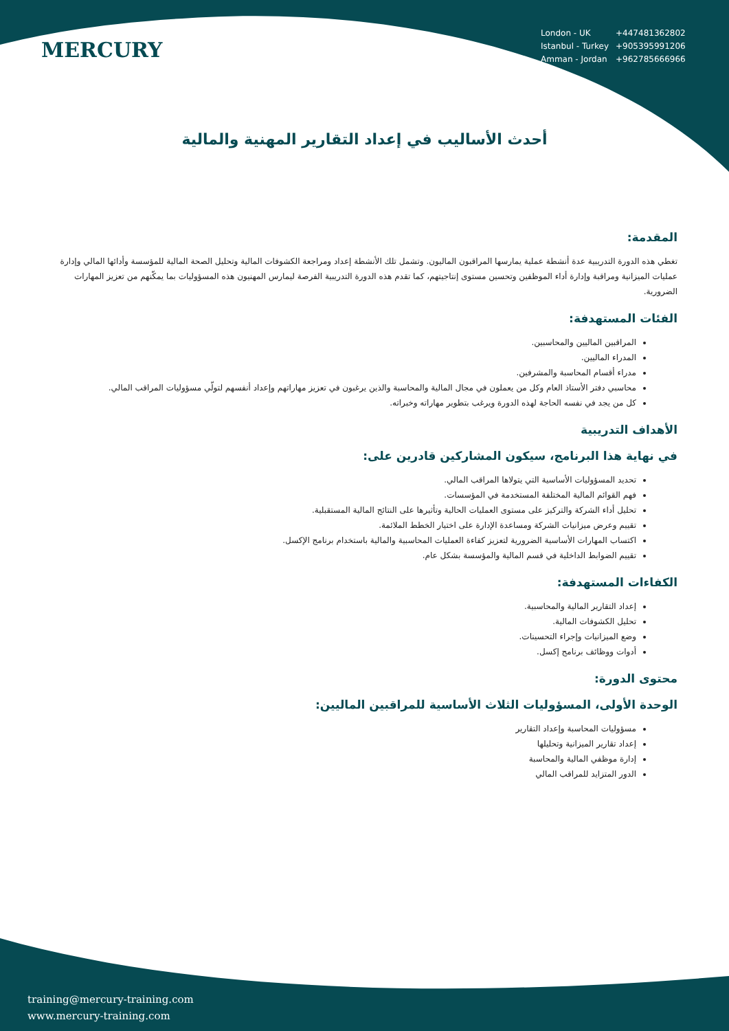MERCURY
| London - UK | +447481362802 |
| Istanbul - Turkey | +905395991206 |
| Amman - Jordan | +962785666966 |
أحدث الأساليب في إعداد التقارير المهنية والمالية
المقدمة:
تغطي هذه الدورة التدريبية عدة أنشطة عملية يمارسها المراقبون الماليون. وتشمل تلك الأنشطة إعداد ومراجعة الكشوفات المالية وتحليل الصحة المالية للمؤسسة وأدائها المالي وإدارة عمليات الميزانية ومراقبة وإدارة أداء الموظفين وتحسين مستوى إنتاجيتهم، كما تقدم هذه الدورة التدريبية الفرصة ليمارس المهنيون هذه المسؤوليات بما يمكّنهم من تعزيز المهارات الضرورية.
الفئات المستهدفة:
المراقبين الماليين والمحاسبين.
المدراء الماليين.
مدراء أقسام المحاسبة والمشرفين.
محاسبي دفتر الأستاذ العام وكل من يعملون في مجال المالية والمحاسبة والذين يرغبون في تعزيز مهاراتهم وإعداد أنفسهم لتولّي مسؤوليات المراقب المالي.
كل من يجد في نفسه الحاجة لهذه الدورة ويرغب بتطوير مهاراته وخبراته.
الأهداف التدريبية
في نهاية هذا البرنامج، سيكون المشاركين قادرين على:
تحديد المسؤوليات الأساسية التي يتولاها المراقب المالي.
فهم القوائم المالية المختلفة المستخدمة في المؤسسات.
تحليل أداء الشركة والتركيز على مستوى العمليات الحالية وتأثيرها على النتائج المالية المستقبلية.
تقييم وعرض ميزانيات الشركة ومساعدة الإدارة على اختيار الخطط الملائمة.
اكتساب المهارات الأساسية الضرورية لتعزيز كفاءة العمليات المحاسبية والمالية باستخدام برنامج الإكسل.
تقييم الضوابط الداخلية في قسم المالية والمؤسسة بشكل عام.
الكفاءات المستهدفة:
إعداد التقارير المالية والمحاسبية.
تحليل الكشوفات المالية.
وضع الميزانيات وإجراء التحسينات.
أدوات ووظائف برنامج إكسل.
محتوى الدورة:
الوحدة الأولى، المسؤوليات الثلاث الأساسية للمراقبين الماليين:
مسؤوليات المحاسبة وإعداد التقارير
إعداد تقارير الميزانية وتحليلها
إدارة موظفي المالية والمحاسبة
الدور المتزايد للمراقب المالي
training@mercury-training.com
www.mercury-training.com